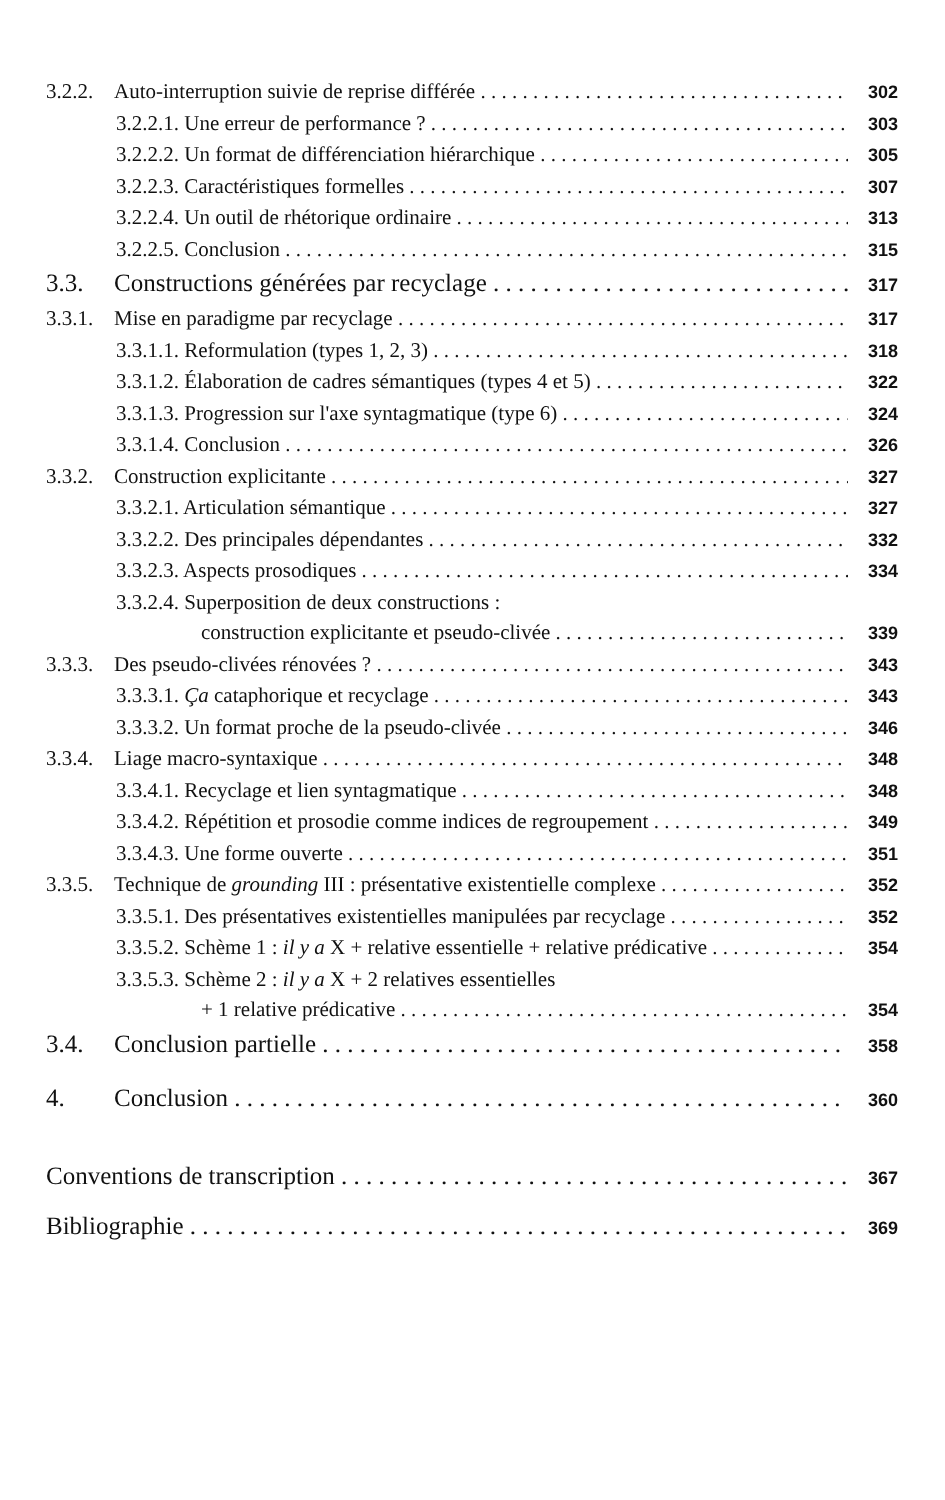3.2.2. Auto-interruption suivie de reprise différée 302
3.2.2.1. Une erreur de performance ? 303
3.2.2.2. Un format de différenciation hiérarchique 305
3.2.2.3. Caractéristiques formelles 307
3.2.2.4. Un outil de rhétorique ordinaire 313
3.2.2.5. Conclusion 315
3.3. Constructions générées par recyclage 317
3.3.1. Mise en paradigme par recyclage 317
3.3.1.1. Reformulation (types 1, 2, 3) 318
3.3.1.2. Élaboration de cadres sémantiques (types 4 et 5) 322
3.3.1.3. Progression sur l'axe syntagmatique (type 6) 324
3.3.1.4. Conclusion 326
3.3.2. Construction explicitante 327
3.3.2.1. Articulation sémantique 327
3.3.2.2. Des principales dépendantes 332
3.3.2.3. Aspects prosodiques 334
3.3.2.4. Superposition de deux constructions :
construction explicitante et pseudo-clivée 339
3.3.3. Des pseudo-clivées rénovées ? 343
3.3.3.1. Ça cataphorique et recyclage 343
3.3.3.2. Un format proche de la pseudo-clivée 346
3.3.4. Liage macro-syntaxique 348
3.3.4.1. Recyclage et lien syntagmatique 348
3.3.4.2. Répétition et prosodie comme indices de regroupement 349
3.3.4.3. Une forme ouverte 351
3.3.5. Technique de grounding III : présentative existentielle complexe 352
3.3.5.1. Des présentatives existentielles manipulées par recyclage 352
3.3.5.2. Schème 1 : il y a X + relative essentielle + relative prédicative 354
3.3.5.3. Schème 2 : il y a X + 2 relatives essentielles
+ 1 relative prédicative 354
3.4. Conclusion partielle 358
4. Conclusion 360
Conventions de transcription 367
Bibliographie 369